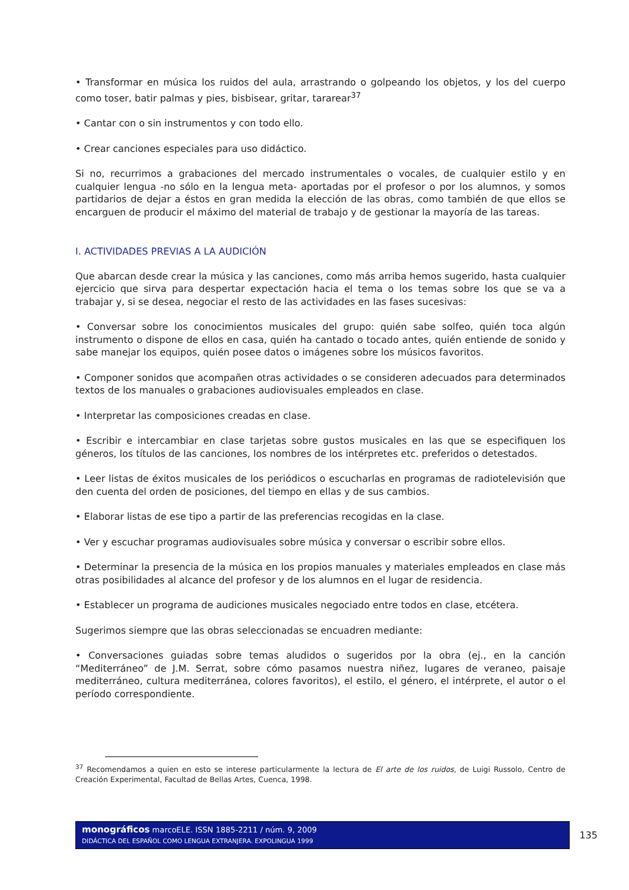• Transformar en música los ruidos del aula, arrastrando o golpeando los objetos, y los del cuerpo como toser, batir palmas y pies, bisbisear, gritar, tararear<sup>37</sup>
• Cantar con o sin instrumentos y con todo ello.
• Crear canciones especiales para uso didáctico.
Si no, recurrimos a grabaciones del mercado instrumentales o vocales, de cualquier estilo y en cualquier lengua -no sólo en la lengua meta- aportadas por el profesor o por los alumnos, y somos partidarios de dejar a éstos en gran medida la elección de las obras, como también de que ellos se encarguen de producir el máximo del material de trabajo y de gestionar la mayoría de las tareas.
I. ACTIVIDADES PREVIAS A LA AUDICIÓN
Que abarcan desde crear la música y las canciones, como más arriba hemos sugerido, hasta cualquier ejercicio que sirva para despertar expectación hacia el tema o los temas sobre los que se va a trabajar y, si se desea, negociar el resto de las actividades en las fases sucesivas:
• Conversar sobre los conocimientos musicales del grupo: quién sabe solfeo, quién toca algún instrumento o dispone de ellos en casa, quién ha cantado o tocado antes, quién entiende de sonido y sabe manejar los equipos, quién posee datos o imágenes sobre los músicos favoritos.
• Componer sonidos que acompañen otras actividades o se consideren adecuados para determinados textos de los manuales o grabaciones audiovisuales empleados en clase.
• Interpretar las composiciones creadas en clase.
• Escribir e intercambiar en clase tarjetas sobre gustos musicales en las que se especifiquen los géneros, los títulos de las canciones, los nombres de los intérpretes etc. preferidos o detestados.
• Leer listas de éxitos musicales de los periódicos o escucharlas en programas de radiotelevisión que den cuenta del orden de posiciones, del tiempo en ellas y de sus cambios.
• Elaborar listas de ese tipo a partir de las preferencias recogidas en la clase.
• Ver y escuchar programas audiovisuales sobre música y conversar o escribir sobre ellos.
• Determinar la presencia de la música en los propios manuales y materiales empleados en clase más otras posibilidades al alcance del profesor y de los alumnos en el lugar de residencia.
• Establecer un programa de audiciones musicales negociado entre todos en clase, etcétera.
Sugerimos siempre que las obras seleccionadas se encuadren mediante:
• Conversaciones guiadas sobre temas aludidos o sugeridos por la obra (ej., en la canción “Mediterráneo” de J.M. Serrat, sobre cómo pasamos nuestra niñez, lugares de veraneo, paisaje mediterráneo, cultura mediterránea, colores favoritos), el estilo, el género, el intérprete, el autor o el período correspondiente.
<sup>37</sup> Recomendamos a quien en esto se interese particularmente la lectura de El arte de los ruidos, de Luigi Russolo, Centro de Creación Experimental, Facultad de Bellas Artes, Cuenca, 1998.
monográficos marcoELE. ISSN 1885-2211 / núm. 9, 2009
DIDÁCTICA DEL ESPAÑOL COMO LENGUA EXTRANJERA. EXPOLINGUA 1999
135